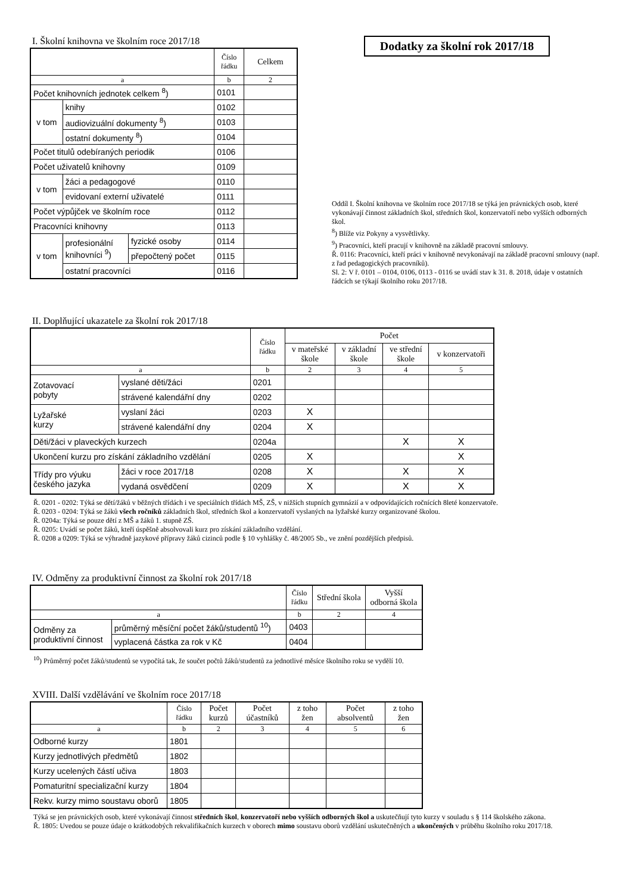I. Školní knihovna ve školním roce 2017/18
| | | | Číslo řádku | Celkem |
| --- | --- | --- | --- | --- |
| a | | | b | 2 |
| Počet knihovních jednotek celkem <sup>8</sup>) | | | 0101 | |
| v tom | knihy | | 0102 | |
| | audiovizuální dokumenty <sup>8</sup>) | | 0103 | |
| | ostatní dokumenty <sup>8</sup>) | | 0104 | |
| Počet titulů odebíraných periodik | | | 0106 | |
| Počet uživatelů knihovny | | | 0109 | |
| v tom | žáci a pedagogové | | 0110 | |
| | evidovaní externí uživatelé | | 0111 | |
| Počet výpůjček ve školním roce | | | 0112 | |
| Pracovníci knihovny | | | 0113 | |
| v tom | profesionální knihovníci <sup>9</sup>) | fyzické osoby | 0114 | |
| | | přepočtený počet | 0115 | |
| | ostatní pracovníci | | 0116 | |
Dodatky za školní rok 2017/18
Oddíl I. Školní knihovna ve školním roce 2017/18 se týká jen právnických osob, které vykonávají činnost základních škol, středních škol, konzervatoří nebo vyšších odborných škol.
<sup>8</sup>) Blíže viz Pokyny a vysvětlivky.
<sup>9</sup>) Pracovníci, kteří pracují v knihovně na základě pracovní smlouvy.
Ř. 0116: Pracovníci, kteří práci v knihovně nevykonávají na základě pracovní smlouvy (např. z řad pedagogických pracovníků).
Sl. 2: V ř. 0101 – 0104, 0106, 0113 - 0116 se uvádí stav k 31. 8. 2018, údaje v ostatních řádcích se týkají školního roku 2017/18.
II. Doplňující ukazatele za školní rok 2017/18
| | | Číslo řádku | Počet | | | |
| --- | --- | --- | --- | --- | --- | --- |
| | | | v mateřské škole | v základní škole | ve střední škole | v konzervatoři |
| a | | b | 2 | 3 | 4 | 5 |
| Zotavovací pobyty | vyslané děti/žáci | 0201 | | | | |
| | strávené kalendářní dny | 0202 | | | | |
| Lyžařské kurzy | vyslaní žáci | 0203 | X | | | |
| | strávené kalendářní dny | 0204 | X | | | |
| Děti/žáci v plaveckých kurzech | | 0204a | | | X | X |
| Ukončení kurzu pro získání základního vzdělání | | 0205 | X | | | X |
| Třídy pro výuku českého jazyka | žáci v roce 2017/18 | 0208 | X | | X | X |
| | vydaná osvědčení | 0209 | X | | X | X |
Ř. 0201 - 0202: Týká se dětí/žáků v běžných třídách i ve speciálních třídách MŠ, ZŠ, v nižších stupních gymnázií a v odpovídajících ročnících 8leté konzervatoře.
Ř. 0203 - 0204: Týká se žáků všech ročníků základních škol, středních škol a konzervatoří vyslaných na lyžařské kurzy organizované školou.
Ř. 0204a: Týká se pouze dětí z MŠ a žáků 1. stupně ZŠ.
Ř. 0205: Uvádí se počet žáků, kteří úspěšně absolvovali kurz pro získání základního vzdělání.
Ř. 0208 a 0209: Týká se výhradně jazykové přípravy žáků cizinců podle § 10 vyhlášky č. 48/2005 Sb., ve znění pozdějších předpisů.
IV. Odměny za produktivní činnost za školní rok 2017/18
| | | Číslo řádku | Střední škola | Vyšší odborná škola |
| --- | --- | --- | --- | --- |
| a | | b | 2 | 4 |
| Odměny za produktivní činnost | průměrný měsíční počet žáků/studentů <sup>10</sup>) | 0403 | | |
| | vyplacená částka za rok v Kč | 0404 | | |
<sup>10</sup>) Průměrný počet žáků/studentů se vypočítá tak, že součet počtů žáků/studentů za jednotlivé měsíce školního roku se vydělí 10.
XVIII. Další vzdělávání ve školním roce 2017/18
| | Číslo řádku | Počet kurzů | Počet účastníků | z toho žen | Počet absolventů | z toho žen |
| --- | --- | --- | --- | --- | --- | --- |
| a | b | 2 | 3 | 4 | 5 | 6 |
| Odborné kurzy | 1801 | | | | | |
| Kurzy jednotlivých předmětů | 1802 | | | | | |
| Kurzy ucelených částí učiva | 1803 | | | | | |
| Pomaturitní specializační kurzy | 1804 | | | | | |
| Rekv. kurzy mimo soustavu oborů | 1805 | | | | | |
Týká se jen právnických osob, které vykonávají činnost středních škol, konzervatoří nebo vyšších odborných škol a uskutečňují tyto kurzy v souladu s § 114 školského zákona.
Ř. 1805: Uvedou se pouze údaje o krátkodobých rekvalifikačních kurzech v oborech mimo soustavu oborů vzdělání uskutečněných a ukončených v průběhu školního roku 2017/18.